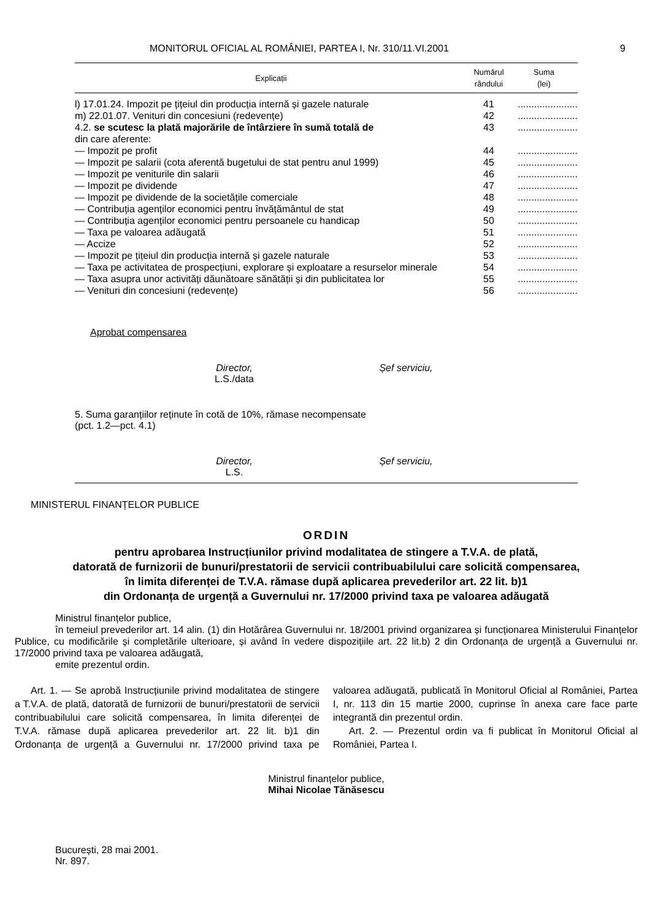MONITORUL OFICIAL AL ROMÂNIEI, PARTEA I, Nr. 310/11.VI.2001 9
| Explicații | Numărul rândului | Suma (lei) |
| --- | --- | --- |
| l) 17.01.24. Impozit pe țițeiul din producția internă și gazele naturale | 41 | ...................... |
| m) 22.01.07. Venituri din concesiuni (redevențe) | 42 | ...................... |
| 4.2. se scutesc la plată majorările de întârziere în sumă totală de | 43 | ...................... |
| din care aferente: | | |
| — Impozit pe profit | 44 | ...................... |
| — Impozit pe salarii (cota aferentă bugetului de stat pentru anul 1999) | 45 | ...................... |
| — Impozit pe veniturile din salarii | 46 | ...................... |
| — Impozit pe dividende | 47 | ...................... |
| — Impozit pe dividende de la societățile comerciale | 48 | ...................... |
| — Contribuția agenților economici pentru învățământul de stat | 49 | ...................... |
| — Contribuția agenților economici pentru persoanele cu handicap | 50 | ...................... |
| — Taxa pe valoarea adăugată | 51 | ...................... |
| — Accize | 52 | ...................... |
| — Impozit pe țițeiul din producția internă și gazele naturale | 53 | ...................... |
| — Taxa pe activitatea de prospecțiuni, explorare și exploatare a resurselor minerale | 54 | ...................... |
| — Taxa asupra unor activități dăunătoare sănătății și din publicitatea lor | 55 | ...................... |
| — Venituri din concesiuni (redevențe) | 56 | ...................... |
Aprobat compensarea
Director,
L.S./data
Șef serviciu,
5. Suma garanțiilor reținute în cotă de 10%, rămase necompensate
(pct. 1.2—pct. 4.1)
Director,
L.S.
Șef serviciu,
MINISTERUL FINANȚELOR PUBLICE
ORDIN
pentru aprobarea Instrucțiunilor privind modalitatea de stingere a T.V.A. de plată,
datorată de furnizorii de bunuri/prestatorii de servicii contribuabilului care solicită compensarea,
în limita diferenței de T.V.A. rămase după aplicarea prevederilor art. 22 lit. b)1
din Ordonanța de urgență a Guvernului nr. 17/2000 privind taxa pe valoarea adăugată
Ministrul finanțelor publice,
în temeiul prevederilor art. 14 alin. (1) din Hotărârea Guvernului nr. 18/2001 privind organizarea și funcționarea Ministerului Finanțelor Publice, cu modificările și completările ulterioare, și având în vedere dispozițiile art. 22 lit.b) 2 din Ordonanța de urgență a Guvernului nr. 17/2000 privind taxa pe valoarea adăugată,
emite prezentul ordin.
Art. 1. — Se aprobă Instrucțiunile privind modalitatea de stingere a T.V.A. de plată, datorată de furnizorii de bunuri/prestatorii de servicii contribuabilului care solicită compensarea, în limita diferenței de T.V.A. rămase după aplicarea prevederilor art. 22 lit. b)1 din Ordonanța de urgență a Guvernului nr. 17/2000 privind taxa pe valoarea adăugată, publicată în Monitorul Oficial al României, Partea I, nr. 113 din 15 martie 2000, cuprinse în anexa care face parte integrantă din prezentul ordin.
Art. 2. — Prezentul ordin va fi publicat în Monitorul Oficial al României, Partea I.
Ministrul finanțelor publice,
Mihai Nicolae Tănăsescu
București, 28 mai 2001.
Nr. 897.